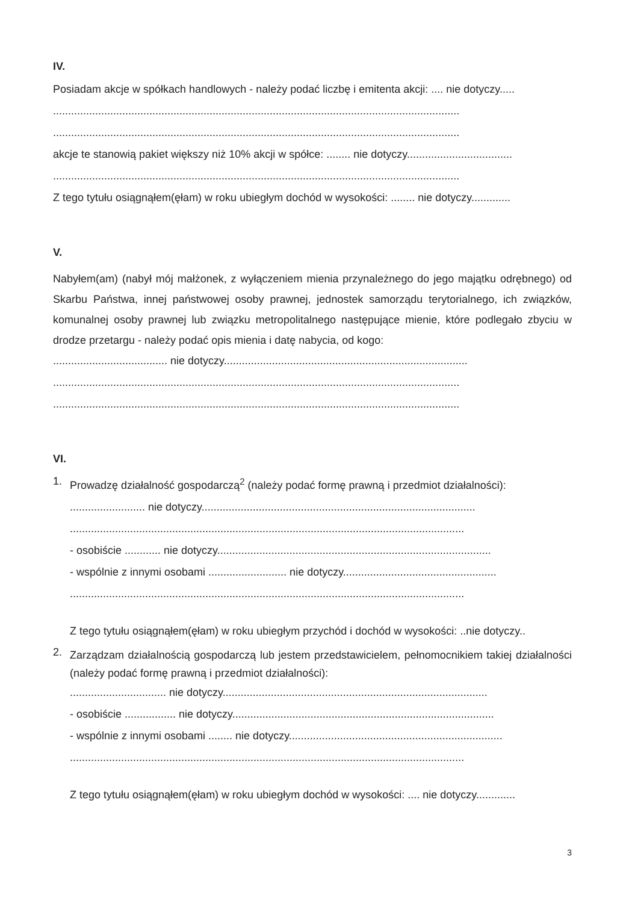IV.
Posiadam akcje w spółkach handlowych - należy podać liczbę i emitenta akcji: .... nie dotyczy.....
.......................................................................................................................................
.......................................................................................................................................
akcje te stanowią pakiet większy niż 10% akcji w spółce: ........ nie dotyczy...................................
.......................................................................................................................................
Z tego tytułu osiągnąłem(ęłam) w roku ubiegłym dochód w wysokości: ........ nie dotyczy.............
V.
Nabyłem(am) (nabył mój małżonek, z wyłączeniem mienia przynależnego do jego majątku odrębnego) od Skarbu Państwa, innej państwowej osoby prawnej, jednostek samorządu terytorialnego, ich związków, komunalnej osoby prawnej lub związku metropolitalnego następujące mienie, które podlegało zbyciu w drodze przetargu - należy podać opis mienia i datę nabycia, od kogo:
...................................... nie dotyczy.................................................................................
.......................................................................................................................................
.......................................................................................................................................
VI.
1.
Prowadzę działalność gospodarczą<sup>2</sup> (należy podać formę prawną i przedmiot działalności):
......................... nie dotyczy...........................................................................................
...................................................................................................................................
- osobiście ............ nie dotyczy...........................................................................................
- wspólnie z innymi osobami .......................... nie dotyczy...................................................
...................................................................................................................................
Z tego tytułu osiągnąłem(ęłam) w roku ubiegłym przychód i dochód w wysokości: ..nie dotyczy..
2.
Zarządzam działalnością gospodarczą lub jestem przedstawicielem, pełnomocnikiem takiej działalności (należy podać formę prawną i przedmiot działalności):
................................ nie dotyczy........................................................................................
- osobiście ................. nie dotyczy.......................................................................................
- wspólnie z innymi osobami ........ nie dotyczy.......................................................................
...................................................................................................................................
Z tego tytułu osiągnąłem(ęłam) w roku ubiegłym dochód w wysokości: .... nie dotyczy.............
3